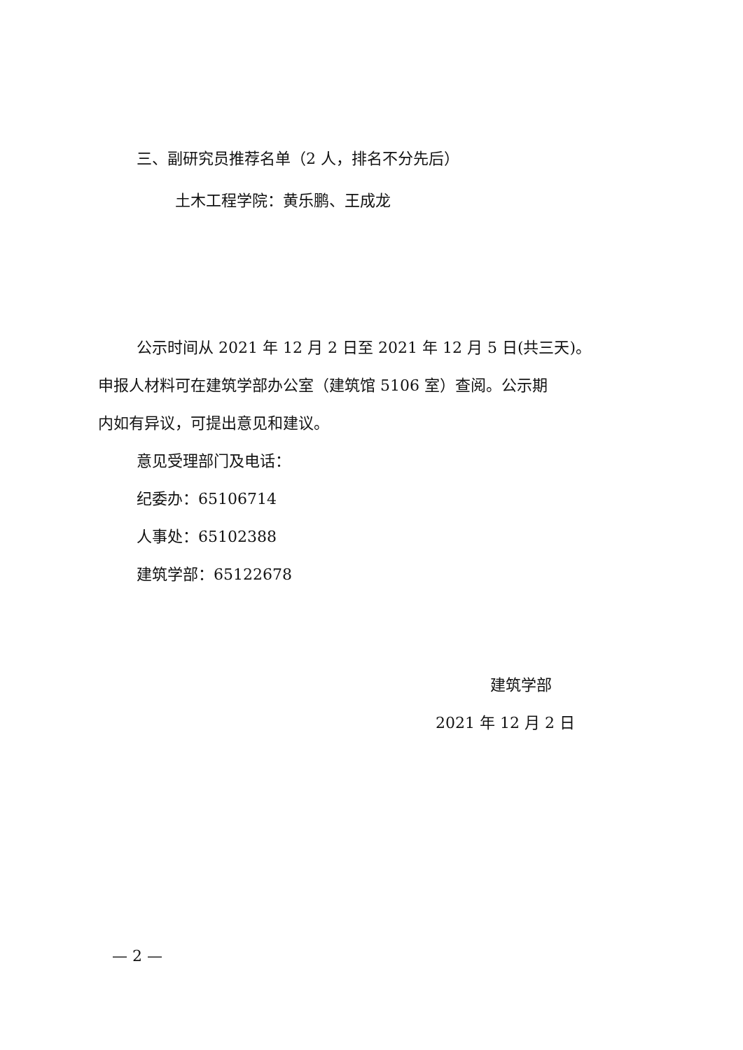三、副研究员推荐名单（2 人，排名不分先后）
土木工程学院：黄乐鹏、王成龙
公示时间从 2021 年 12 月 2 日至 2021 年 12 月 5 日(共三天)。
申报人材料可在建筑学部办公室（建筑馆 5106 室）查阅。公示期
内如有异议，可提出意见和建议。
意见受理部门及电话：
纪委办：65106714
人事处：65102388
建筑学部：65122678
建筑学部
2021 年 12 月 2 日
— 2 —